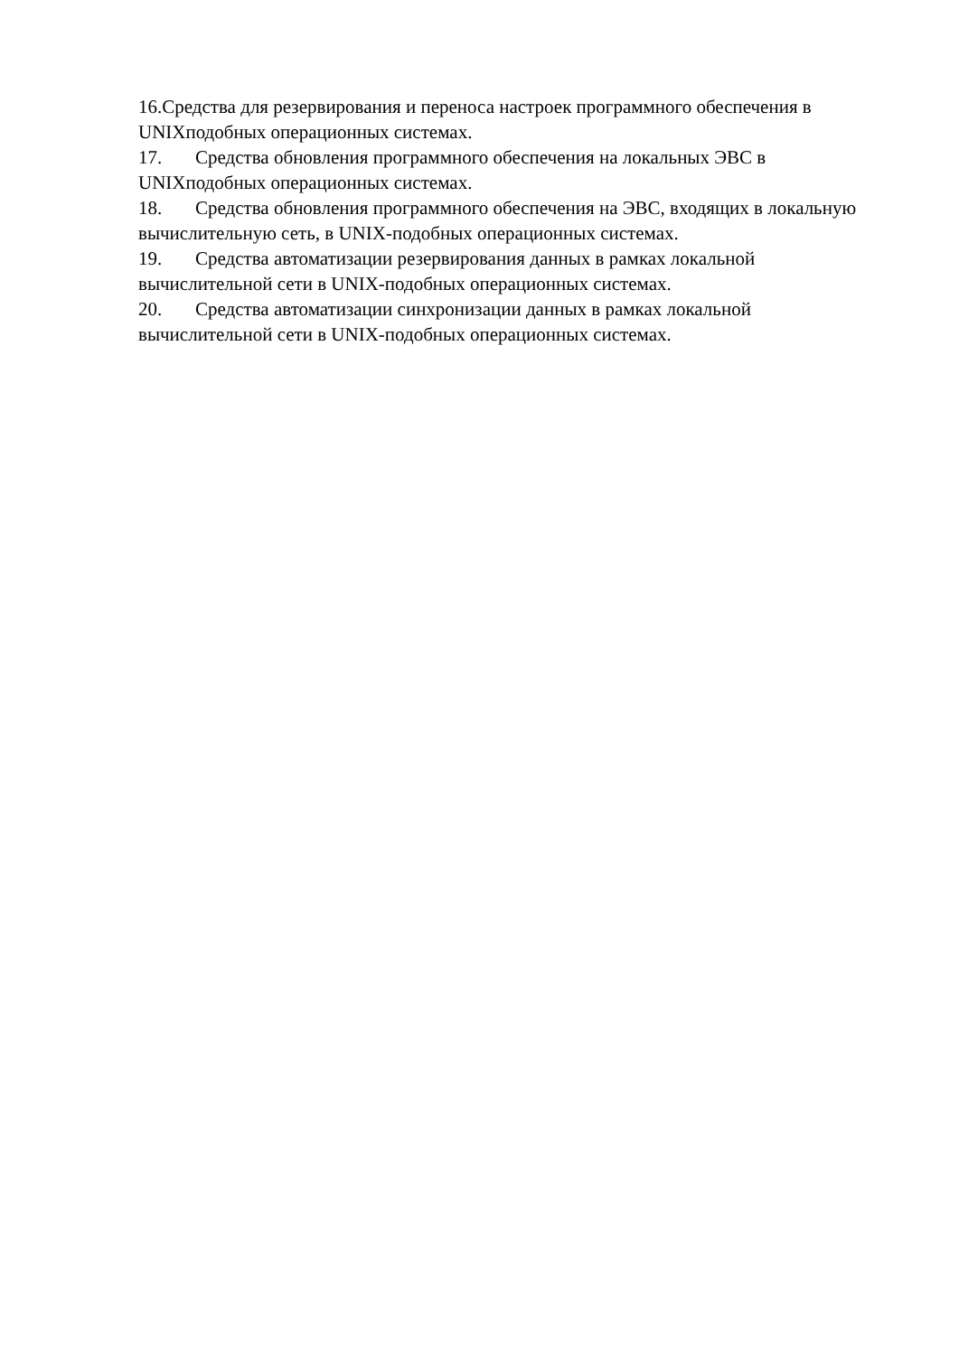16.Средства для резервирования и переноса настроек программного обеспечения в UNIXподобных операционных системах.
17. Средства обновления программного обеспечения на локальных ЭВС в UNIXподобных операционных системах.
18. Средства обновления программного обеспечения на ЭВС, входящих в локальную вычислительную сеть, в UNIX-подобных операционных системах.
19. Средства автоматизации резервирования данных в рамках локальной вычислительной сети в UNIX-подобных операционных системах.
20. Средства автоматизации синхронизации данных в рамках локальной вычислительной сети в UNIX-подобных операционных системах.